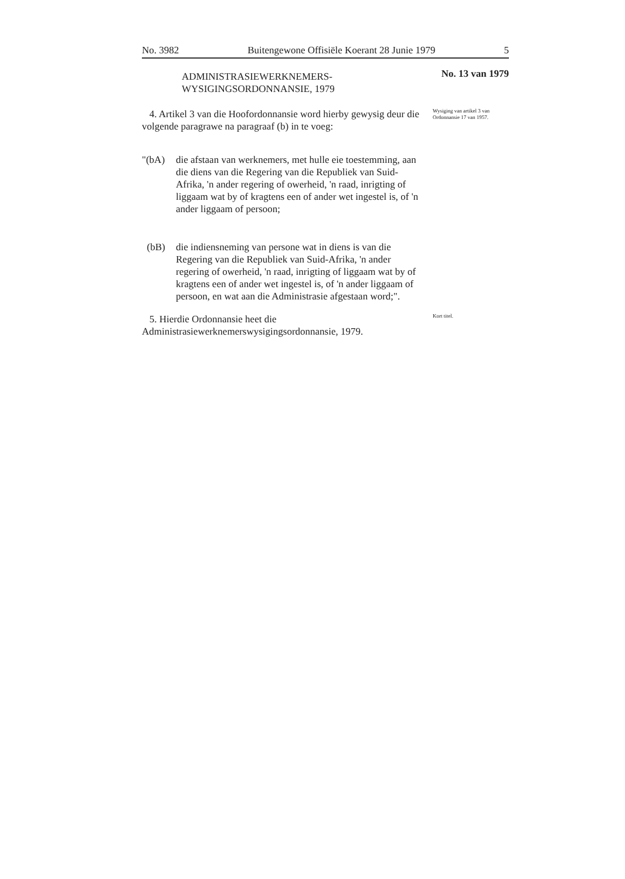No. 3982 Buitengewone Offisiële Koerant 28 Junie 1979 5
ADMINISTRASIEWERKNEMERS-
WYSIGINGSORDONNANSIE, 1979
No. 13 van 1979
4. Artikel 3 van die Hoofordonnansie word hierby gewysig deur die volgende paragrawe na paragraaf (b) in te voeg:
"(bA) die afstaan van werknemers, met hulle eie toestemming, aan die diens van die Regering van die Republiek van Suid-Afrika, 'n ander regering of owerheid, 'n raad, inrigting of liggaam wat by of kragtens een of ander wet ingestel is, of 'n ander liggaam of persoon;
(bB) die indiensneming van persone wat in diens is van die Regering van die Republiek van Suid-Afrika, 'n ander regering of owerheid, 'n raad, inrigting of liggaam wat by of kragtens een of ander wet ingestel is, of 'n ander liggaam of persoon, en wat aan die Administrasie afgestaan word;".
Wysiging van artikel 3 van Ordonnansie 17 van 1957.
5. Hierdie Ordonnansie heet die Administrasiewerknemerswysigingsordonnansie, 1979.
Kort titel.